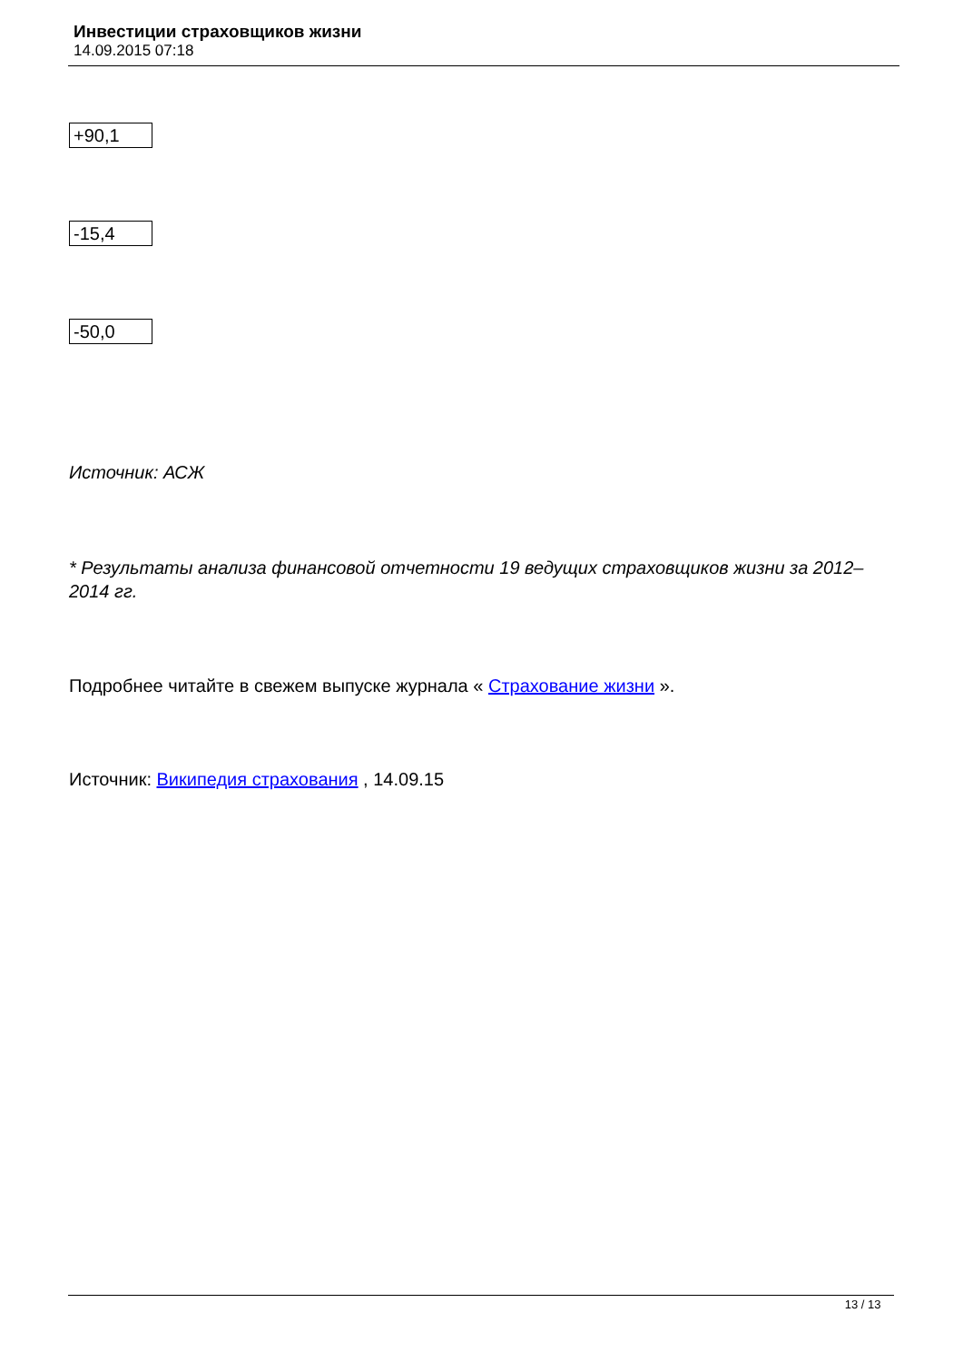Инвестиции страховщиков жизни
14.09.2015 07:18
| +90,1 |
| -15,4 |
| -50,0 |
Источник: АСЖ
* Результаты анализа финансовой отчетности 19 ведущих страховщиков жизни за 2012–2014 гг.
Подробнее читайте в свежем выпуске журнала « Страхование жизни ».
Источник: Википедия страхования , 14.09.15
13 / 13